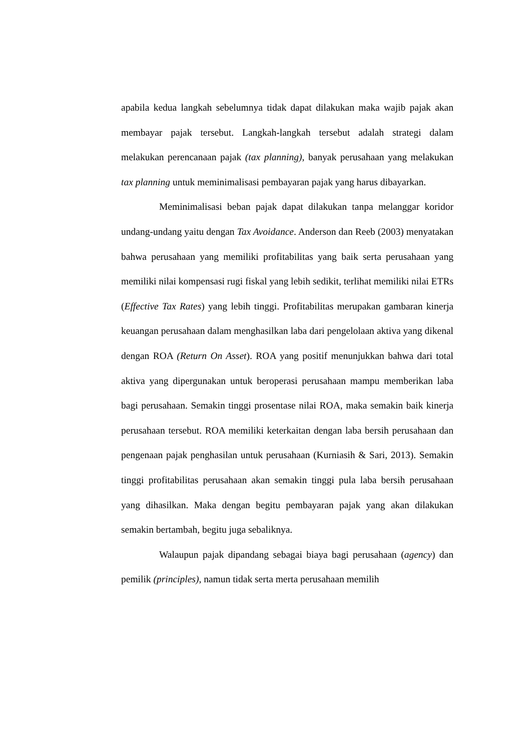apabila kedua langkah sebelumnya tidak dapat dilakukan maka wajib pajak akan membayar pajak tersebut. Langkah-langkah tersebut adalah strategi dalam melakukan perencanaan pajak (tax planning), banyak perusahaan yang melakukan tax planning untuk meminimalisasi pembayaran pajak yang harus dibayarkan.
Meminimalisasi beban pajak dapat dilakukan tanpa melanggar koridor undang-undang yaitu dengan Tax Avoidance. Anderson dan Reeb (2003) menyatakan bahwa perusahaan yang memiliki profitabilitas yang baik serta perusahaan yang memiliki nilai kompensasi rugi fiskal yang lebih sedikit, terlihat memiliki nilai ETRs (Effective Tax Rates) yang lebih tinggi. Profitabilitas merupakan gambaran kinerja keuangan perusahaan dalam menghasilkan laba dari pengelolaan aktiva yang dikenal dengan ROA (Return On Asset). ROA yang positif menunjukkan bahwa dari total aktiva yang dipergunakan untuk beroperasi perusahaan mampu memberikan laba bagi perusahaan. Semakin tinggi prosentase nilai ROA, maka semakin baik kinerja perusahaan tersebut. ROA memiliki keterkaitan dengan laba bersih perusahaan dan pengenaan pajak penghasilan untuk perusahaan (Kurniasih & Sari, 2013). Semakin tinggi profitabilitas perusahaan akan semakin tinggi pula laba bersih perusahaan yang dihasilkan. Maka dengan begitu pembayaran pajak yang akan dilakukan semakin bertambah, begitu juga sebaliknya.
Walaupun pajak dipandang sebagai biaya bagi perusahaan (agency) dan pemilik (principles), namun tidak serta merta perusahaan memilih